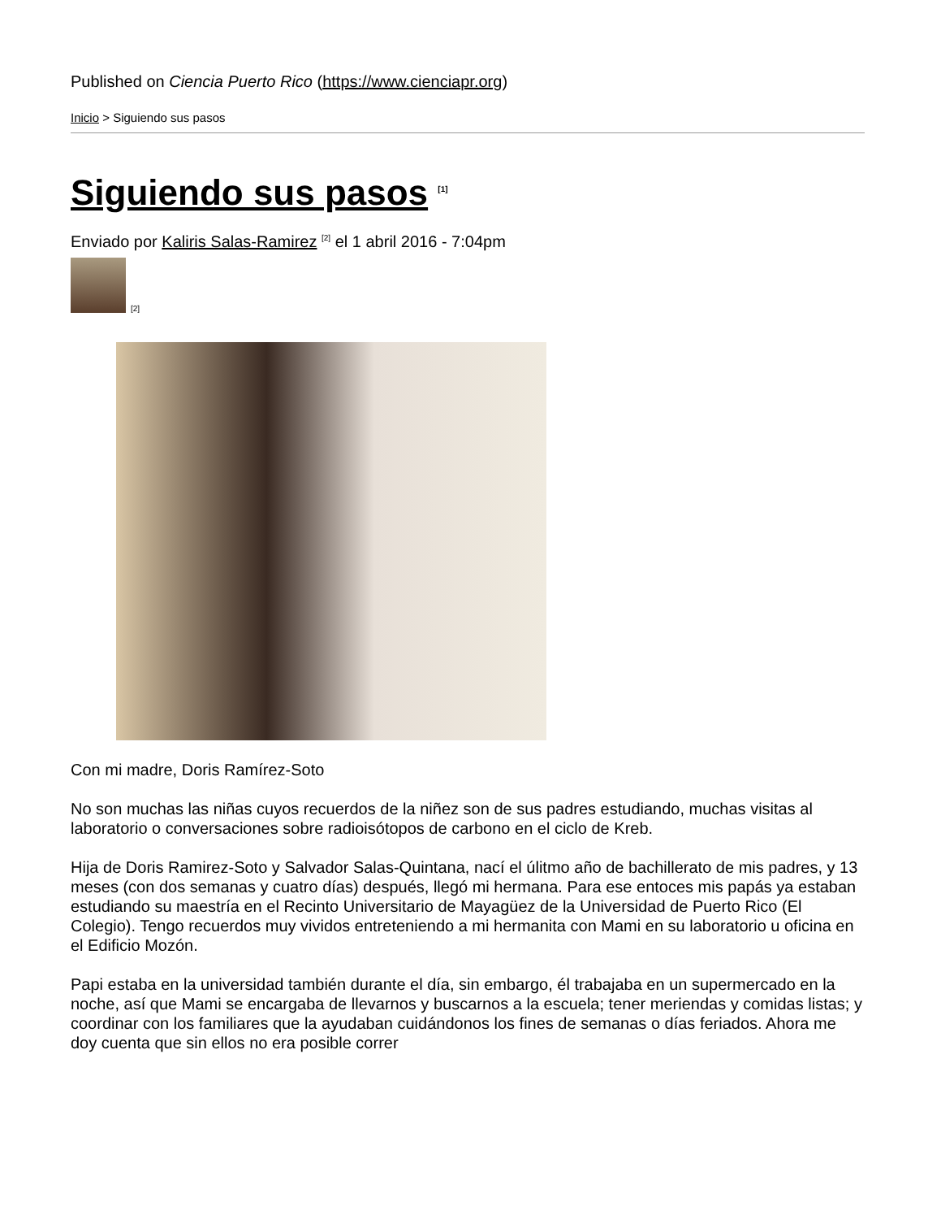Published on Ciencia Puerto Rico (https://www.cienciapr.org)
Inicio > Siguiendo sus pasos
Siguiendo sus pasos <sup>[1]</sup>
Enviado por Kaliris Salas-Ramirez <sup>[2]</sup> el 1 abril 2016 - 7:04pm
[2]
Con mi madre, Doris Ramírez-Soto
No son muchas las niñas cuyos recuerdos de la niñez son de sus padres estudiando, muchas visitas al laboratorio o conversaciones sobre radioisótopos de carbono en el ciclo de Kreb.
Hija de Doris Ramirez-Soto y Salvador Salas-Quintana, nací el úlitmo año de bachillerato de mis padres, y 13 meses (con dos semanas y cuatro días) después, llegó mi hermana. Para ese entoces mis papás ya estaban estudiando su maestría en el Recinto Universitario de Mayagüez de la Universidad de Puerto Rico (El Colegio). Tengo recuerdos muy vividos entreteniendo a mi hermanita con Mami en su laboratorio u oficina en el Edificio Mozón.
Papi estaba en la universidad también durante el día, sin embargo, él trabajaba en un supermercado en la noche, así que Mami se encargaba de llevarnos y buscarnos a la escuela; tener meriendas y comidas listas; y coordinar con los familiares que la ayudaban cuidándonos los fines de semanas o días feriados. Ahora me doy cuenta que sin ellos no era posible correr